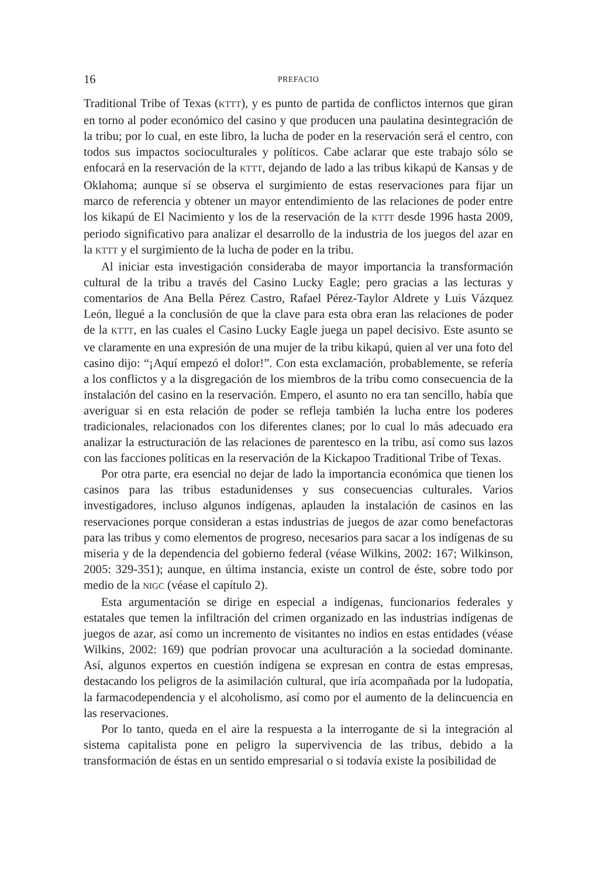16 PREFACIO
Traditional Tribe of Texas (KTTT), y es punto de partida de conflictos internos que giran en torno al poder económico del casino y que producen una paulatina desintegración de la tribu; por lo cual, en este libro, la lucha de poder en la reservación será el centro, con todos sus impactos socioculturales y políticos. Cabe aclarar que este trabajo sólo se enfocará en la reservación de la KTTT, dejando de lado a las tribus kikapú de Kansas y de Oklahoma; aunque sí se observa el surgimiento de estas reservaciones para fijar un marco de referencia y obtener un mayor entendimiento de las relaciones de poder entre los kikapú de El Nacimiento y los de la reservación de la KTTT desde 1996 hasta 2009, periodo significativo para analizar el desarrollo de la industria de los juegos del azar en la KTTT y el surgimiento de la lucha de poder en la tribu.
Al iniciar esta investigación consideraba de mayor importancia la transformación cultural de la tribu a través del Casino Lucky Eagle; pero gracias a las lecturas y comentarios de Ana Bella Pérez Castro, Rafael Pérez-Taylor Aldrete y Luis Vázquez León, llegué a la conclusión de que la clave para esta obra eran las relaciones de poder de la KTTT, en las cuales el Casino Lucky Eagle juega un papel decisivo. Este asunto se ve claramente en una expresión de una mujer de la tribu kikapú, quien al ver una foto del casino dijo: “¡Aquí empezó el dolor!”. Con esta exclamación, probablemente, se refería a los conflictos y a la disgregación de los miembros de la tribu como consecuencia de la instalación del casino en la reservación. Empero, el asunto no era tan sencillo, había que averiguar si en esta relación de poder se refleja también la lucha entre los poderes tradicionales, relacionados con los diferentes clanes; por lo cual lo más adecuado era analizar la estructuración de las relaciones de parentesco en la tribu, así como sus lazos con las facciones políticas en la reservación de la Kickapoo Traditional Tribe of Texas.
Por otra parte, era esencial no dejar de lado la importancia económica que tienen los casinos para las tribus estadunidenses y sus consecuencias culturales. Varios investigadores, incluso algunos indígenas, aplauden la instalación de casinos en las reservaciones porque consideran a estas industrias de juegos de azar como benefactoras para las tribus y como elementos de progreso, necesarios para sacar a los indígenas de su miseria y de la dependencia del gobierno federal (véase Wilkins, 2002: 167; Wilkinson, 2005: 329-351); aunque, en última instancia, existe un control de éste, sobre todo por medio de la NIGC (véase el capítulo 2).
Esta argumentación se dirige en especial a indígenas, funcionarios federales y estatales que temen la infiltración del crimen organizado en las industrias indígenas de juegos de azar, así como un incremento de visitantes no indios en estas entidades (véase Wilkins, 2002: 169) que podrían provocar una aculturación a la sociedad dominante. Así, algunos expertos en cuestión indígena se expresan en contra de estas empresas, destacando los peligros de la asimilación cultural, que iría acompañada por la ludopatía, la farmacodependencia y el alcoholismo, así como por el aumento de la delincuencia en las reservaciones.
Por lo tanto, queda en el aire la respuesta a la interrogante de si la integración al sistema capitalista pone en peligro la supervivencia de las tribus, debido a la transformación de éstas en un sentido empresarial o si todavía existe la posibilidad de